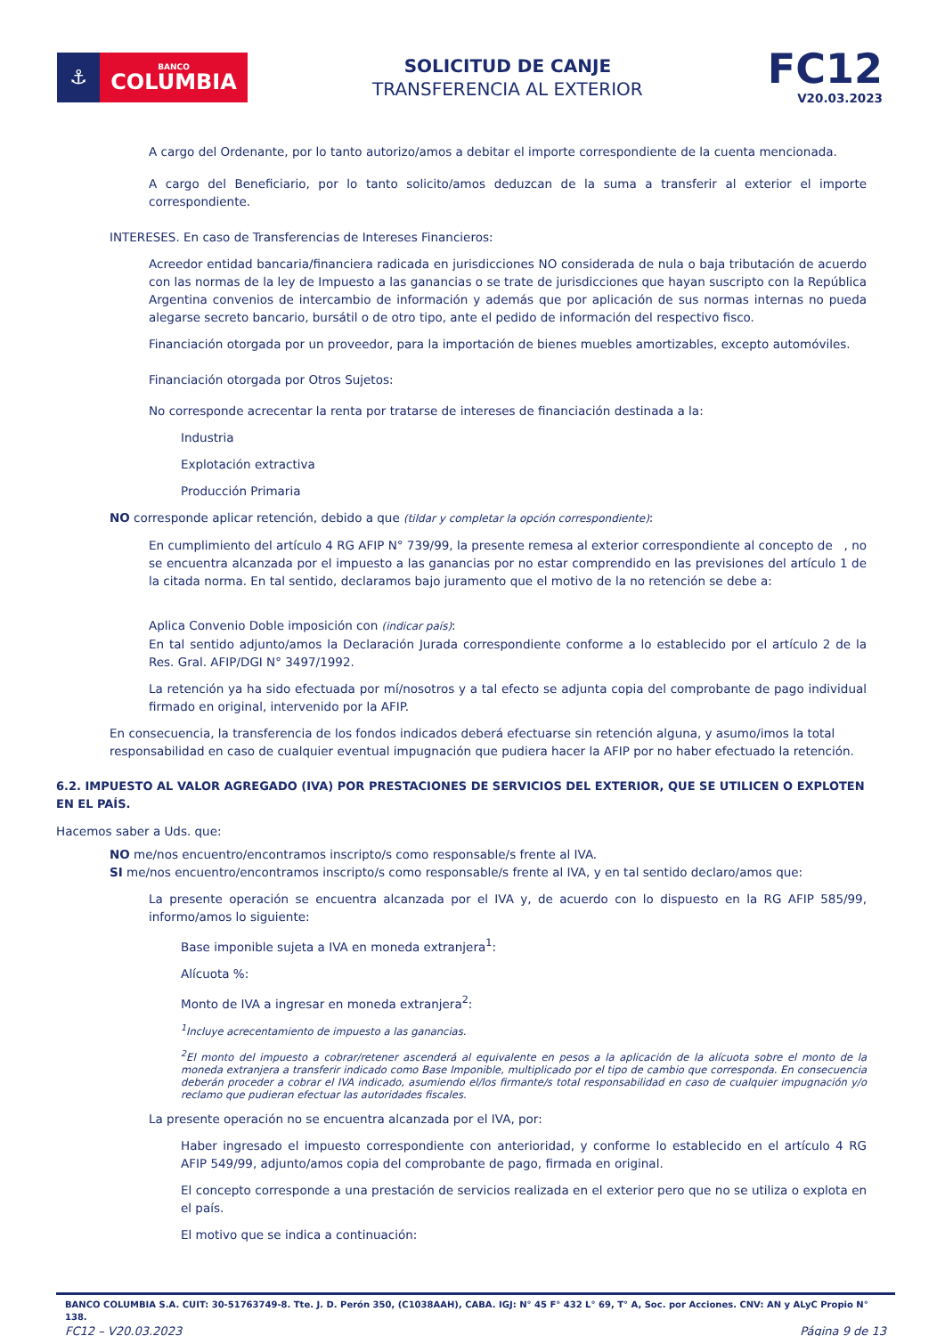⚓
BANCO
COLUMBIA
SOLICITUD DE CANJE
TRANSFERENCIA AL EXTERIOR
FC12
V20.03.2023
A cargo del Ordenante, por lo tanto autorizo/amos a debitar el importe correspondiente de la cuenta mencionada.
A cargo del Beneficiario, por lo tanto solicito/amos deduzcan de la suma a transferir al exterior el importe correspondiente.
INTERESES. En caso de Transferencias de Intereses Financieros:
Acreedor entidad bancaria/financiera radicada en jurisdicciones NO considerada de nula o baja tributación de acuerdo con las normas de la ley de Impuesto a las ganancias o se trate de jurisdicciones que hayan suscripto con la República Argentina convenios de intercambio de información y además que por aplicación de sus normas internas no pueda alegarse secreto bancario, bursátil o de otro tipo, ante el pedido de información del respectivo fisco.
Financiación otorgada por un proveedor, para la importación de bienes muebles amortizables, excepto automóviles.
Financiación otorgada por Otros Sujetos:
No corresponde acrecentar la renta por tratarse de intereses de financiación destinada a la:
Industria
Explotación extractiva
Producción Primaria
NO corresponde aplicar retención, debido a que (tildar y completar la opción correspondiente):
En cumplimiento del artículo 4 RG AFIP N° 739/99, la presente remesa al exterior correspondiente al concepto de , no
se encuentra alcanzada por el impuesto a las ganancias por no estar comprendido en las previsiones del artículo 1 de la citada norma. En tal sentido, declaramos bajo juramento que el motivo de la no retención se debe a:
Aplica Convenio Doble imposición con (indicar país):
En tal sentido adjunto/amos la Declaración Jurada correspondiente conforme a lo establecido por el artículo 2 de la Res. Gral. AFIP/DGI N° 3497/1992.
La retención ya ha sido efectuada por mí/nosotros y a tal efecto se adjunta copia del comprobante de pago individual firmado en original, intervenido por la AFIP.
En consecuencia, la transferencia de los fondos indicados deberá efectuarse sin retención alguna, y asumo/imos la total responsabilidad en caso de cualquier eventual impugnación que pudiera hacer la AFIP por no haber efectuado la retención.
6.2. IMPUESTO AL VALOR AGREGADO (IVA) POR PRESTACIONES DE SERVICIOS DEL EXTERIOR, QUE SE UTILICEN O EXPLOTEN EN EL PAÍS.
Hacemos saber a Uds. que:
NO me/nos encuentro/encontramos inscripto/s como responsable/s frente al IVA.
SI me/nos encuentro/encontramos inscripto/s como responsable/s frente al IVA, y en tal sentido declaro/amos que:
La presente operación se encuentra alcanzada por el IVA y, de acuerdo con lo dispuesto en la RG AFIP 585/99, informo/amos lo siguiente:
Base imponible sujeta a IVA en moneda extranjera<sup>1</sup>:
Alícuota %:
Monto de IVA a ingresar en moneda extranjera<sup>2</sup>:
<sup>1</sup> Incluye acrecentamiento de impuesto a las ganancias.
<sup>2</sup> El monto del impuesto a cobrar/retener ascenderá al equivalente en pesos a la aplicación de la alícuota sobre el monto de la moneda extranjera a transferir indicado como Base Imponible, multiplicado por el tipo de cambio que corresponda. En consecuencia deberán proceder a cobrar el IVA indicado, asumiendo el/los firmante/s total responsabilidad en caso de cualquier impugnación y/o reclamo que pudieran efectuar las autoridades fiscales.
La presente operación no se encuentra alcanzada por el IVA, por:
Haber ingresado el impuesto correspondiente con anterioridad, y conforme lo establecido en el artículo 4 RG AFIP 549/99, adjunto/amos copia del comprobante de pago, firmada en original.
El concepto corresponde a una prestación de servicios realizada en el exterior pero que no se utiliza o explota en el país.
El motivo que se indica a continuación:
BANCO COLUMBIA S.A. CUIT: 30-51763749-8. Tte. J. D. Perón 350, (C1038AAH), CABA. IGJ: N° 45 F° 432 L° 69, T° A, Soc. por Acciones. CNV: AN y ALyC Propio N° 138.
FC12 – V20.03.2023 Página 9 de 13